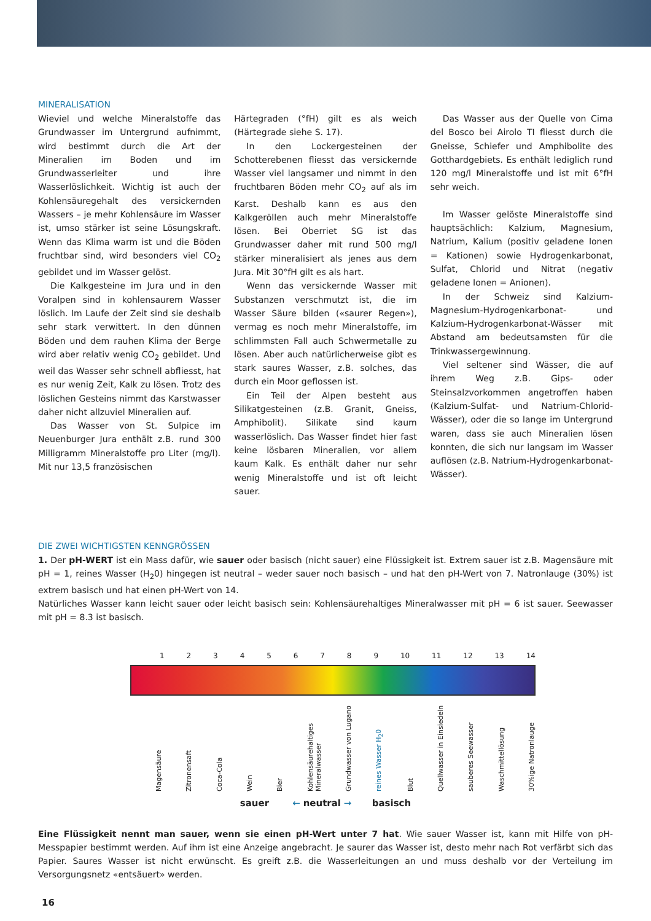MINERALISATION
Wieviel und welche Mineralstoffe das Grundwasser im Untergrund aufnimmt, wird bestimmt durch die Art der Mineralien im Boden und im Grundwasserleiter und ihre Wasserlöslichkeit. Wichtig ist auch der Kohlensäuregehalt des versickernden Wassers – je mehr Kohlensäure im Wasser ist, umso stärker ist seine Lösungskraft. Wenn das Klima warm ist und die Böden fruchtbar sind, wird besonders viel CO<sub>2</sub> gebildet und im Wasser gelöst.
Die Kalkgesteine im Jura und in den Voralpen sind in kohlensaurem Wasser löslich. Im Laufe der Zeit sind sie deshalb sehr stark verwittert. In den dünnen Böden und dem rauhen Klima der Berge wird aber relativ wenig CO<sub>2</sub> gebildet. Und weil das Wasser sehr schnell abfliesst, hat es nur wenig Zeit, Kalk zu lösen. Trotz des löslichen Gesteins nimmt das Karstwasser daher nicht allzuviel Mineralien auf.
Das Wasser von St. Sulpice im Neuenburger Jura enthält z.B. rund 300 Milligramm Mineralstoffe pro Liter (mg/l). Mit nur 13,5 französischen
Härtegraden (°fH) gilt es als weich (Härtegrade siehe S. 17).
In den Lockergesteinen der Schotterebenen fliesst das versickernde Wasser viel langsamer und nimmt in den fruchtbaren Böden mehr CO<sub>2</sub> auf als im Karst. Deshalb kann es aus den Kalkgeröllen auch mehr Mineralstoffe lösen. Bei Oberriet SG ist das Grundwasser daher mit rund 500 mg/l stärker mineralisiert als jenes aus dem Jura. Mit 30°fH gilt es als hart.
Wenn das versickernde Wasser mit Substanzen verschmutzt ist, die im Wasser Säure bilden («saurer Regen»), vermag es noch mehr Mineralstoffe, im schlimmsten Fall auch Schwermetalle zu lösen. Aber auch natürlicherweise gibt es stark saures Wasser, z.B. solches, das durch ein Moor geflossen ist.
Ein Teil der Alpen besteht aus Silikatgesteinen (z.B. Granit, Gneiss, Amphibolit). Silikate sind kaum wasserlöslich. Das Wasser findet hier fast keine lösbaren Mineralien, vor allem kaum Kalk. Es enthält daher nur sehr wenig Mineralstoffe und ist oft leicht sauer.
Das Wasser aus der Quelle von Cima del Bosco bei Airolo TI fliesst durch die Gneisse, Schiefer und Amphibolite des Gotthardgebiets. Es enthält lediglich rund 120 mg/l Mineralstoffe und ist mit 6°fH sehr weich.
Im Wasser gelöste Mineralstoffe sind hauptsächlich: Kalzium, Magnesium, Natrium, Kalium (positiv geladene Ionen = Kationen) sowie Hydrogenkarbonat, Sulfat, Chlorid und Nitrat (negativ geladene Ionen = Anionen).
In der Schweiz sind Kalzium-Magnesium-Hydrogenkarbonat- und Kalzium-Hydrogenkarbonat-Wässer mit Abstand am bedeutsamsten für die Trinkwassergewinnung.
Viel seltener sind Wässer, die auf ihrem Weg z.B. Gips- oder Steinsalzvorkommen angetroffen haben (Kalzium-Sulfat- und Natrium-Chlorid-Wässer), oder die so lange im Untergrund waren, dass sie auch Mineralien lösen konnten, die sich nur langsam im Wasser auflösen (z.B. Natrium-Hydrogenkarbonat-Wässer).
DIE ZWEI WICHTIGSTEN KENNGRÖSSEN
1. Der pH-WERT ist ein Mass dafür, wie sauer oder basisch (nicht sauer) eine Flüssigkeit ist. Extrem sauer ist z.B. Magensäure mit pH = 1, reines Wasser (H<sub>2</sub>0) hingegen ist neutral – weder sauer noch basisch – und hat den pH-Wert von 7. Natronlauge (30%) ist extrem basisch und hat einen pH-Wert von 14.
Natürliches Wasser kann leicht sauer oder leicht basisch sein: Kohlensäurehaltiges Mineralwasser mit pH = 6 ist sauer. Seewasser mit pH = 8.3 ist basisch.
1 2 3 4 5 6 7 8 9 10 11 12 13 14
Magensäure Zitronensaft Coca-Cola Wein Bier Kohlensäurehaltiges Mineralwasser Grundwasser von Lugano reines Wasser H<sub>2</sub>0 Blut Quellwasser in Einsiedeln sauberes Seewasser Waschmittellösung 30%ige Natronlauge
sauer ← neutral → basisch
Eine Flüssigkeit nennt man sauer, wenn sie einen pH-Wert unter 7 hat. Wie sauer Wasser ist, kann mit Hilfe von pH-Messpapier bestimmt werden. Auf ihm ist eine Anzeige angebracht. Je saurer das Wasser ist, desto mehr nach Rot verfärbt sich das Papier. Saures Wasser ist nicht erwünscht. Es greift z.B. die Wasserleitungen an und muss deshalb vor der Verteilung im Versorgungsnetz «entsäuert» werden.
16